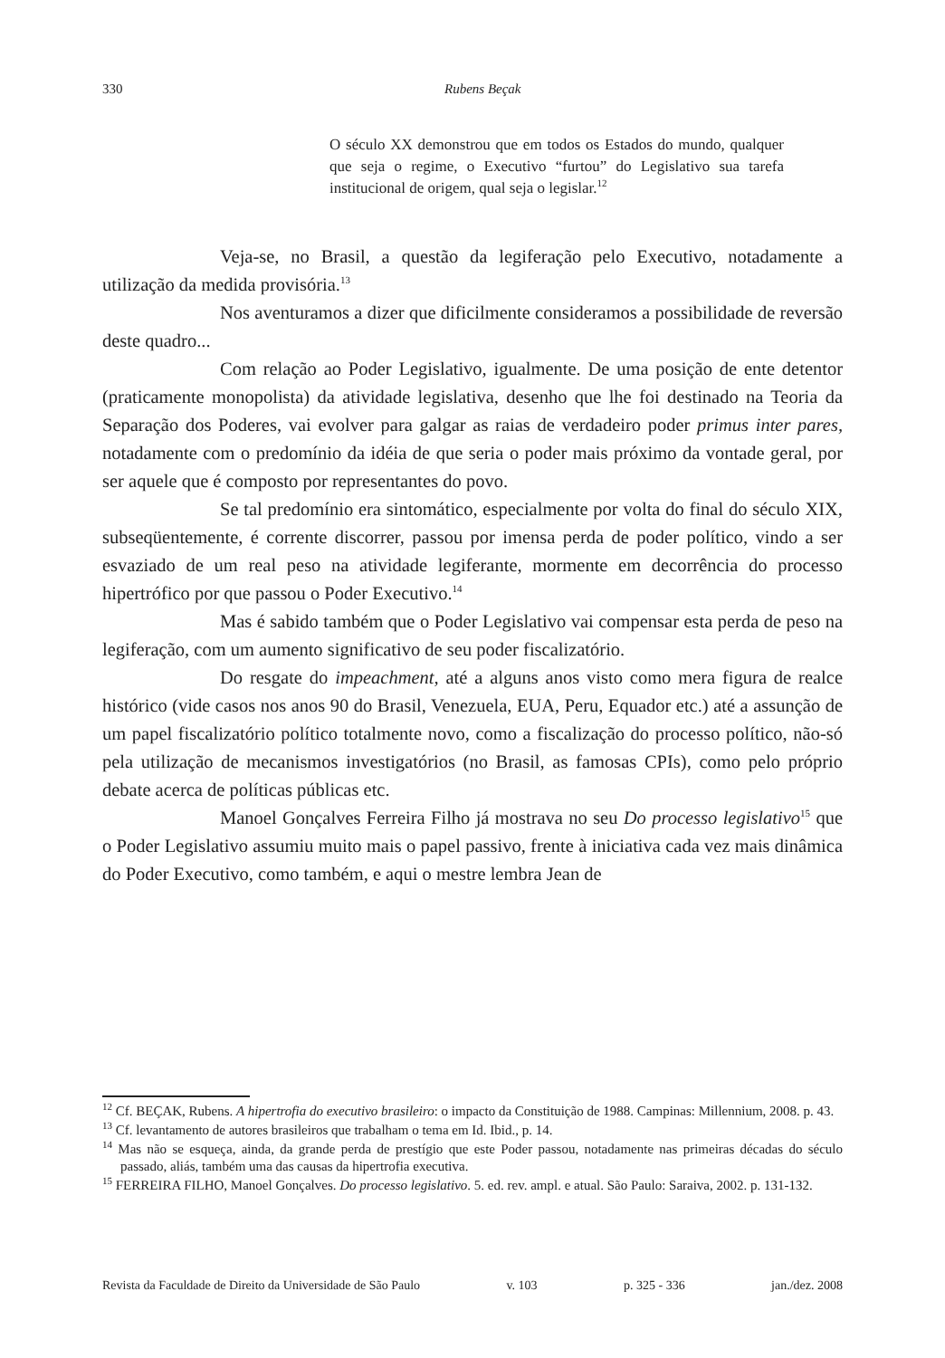330 Rubens Beçak
O século XX demonstrou que em todos os Estados do mundo, qualquer que seja o regime, o Executivo “furtou” do Legislativo sua tarefa institucional de origem, qual seja o legislar.<sup>12</sup>
Veja-se, no Brasil, a questão da legiferação pelo Executivo, notadamente a utilização da medida provisória.<sup>13</sup>
Nos aventuramos a dizer que dificilmente consideramos a possibilidade de reversão deste quadro...
Com relação ao Poder Legislativo, igualmente. De uma posição de ente detentor (praticamente monopolista) da atividade legislativa, desenho que lhe foi destinado na Teoria da Separação dos Poderes, vai evolver para galgar as raias de verdadeiro poder primus inter pares, notadamente com o predomínio da idéia de que seria o poder mais próximo da vontade geral, por ser aquele que é composto por representantes do povo.
Se tal predomínio era sintomático, especialmente por volta do final do século XIX, subseqüentemente, é corrente discorrer, passou por imensa perda de poder político, vindo a ser esvaziado de um real peso na atividade legiferante, mormente em decorrência do processo hipertrófico por que passou o Poder Executivo.<sup>14</sup>
Mas é sabido também que o Poder Legislativo vai compensar esta perda de peso na legiferação, com um aumento significativo de seu poder fiscalizatório.
Do resgate do impeachment, até a alguns anos visto como mera figura de realce histórico (vide casos nos anos 90 do Brasil, Venezuela, EUA, Peru, Equador etc.) até a assunção de um papel fiscalizatório político totalmente novo, como a fiscalização do processo político, não-só pela utilização de mecanismos investigatórios (no Brasil, as famosas CPIs), como pelo próprio debate acerca de políticas públicas etc.
Manoel Gonçalves Ferreira Filho já mostrava no seu Do processo legislativo<sup>15</sup> que o Poder Legislativo assumiu muito mais o papel passivo, frente à iniciativa cada vez mais dinâmica do Poder Executivo, como também, e aqui o mestre lembra Jean de
<sup>12</sup> Cf. BEÇAK, Rubens. A hipertrofia do executivo brasileiro: o impacto da Constituição de 1988. Campinas: Millennium, 2008. p. 43.
<sup>13</sup> Cf. levantamento de autores brasileiros que trabalham o tema em Id. Ibid., p. 14.
<sup>14</sup> Mas não se esqueça, ainda, da grande perda de prestígio que este Poder passou, notadamente nas primeiras décadas do século passado, aliás, também uma das causas da hipertrofia executiva.
<sup>15</sup> FERREIRA FILHO, Manoel Gonçalves. Do processo legislativo. 5. ed. rev. ampl. e atual. São Paulo: Saraiva, 2002. p. 131-132.
Revista da Faculdade de Direito da Universidade de São Paulo v. 103 p. 325 - 336 jan./dez. 2008